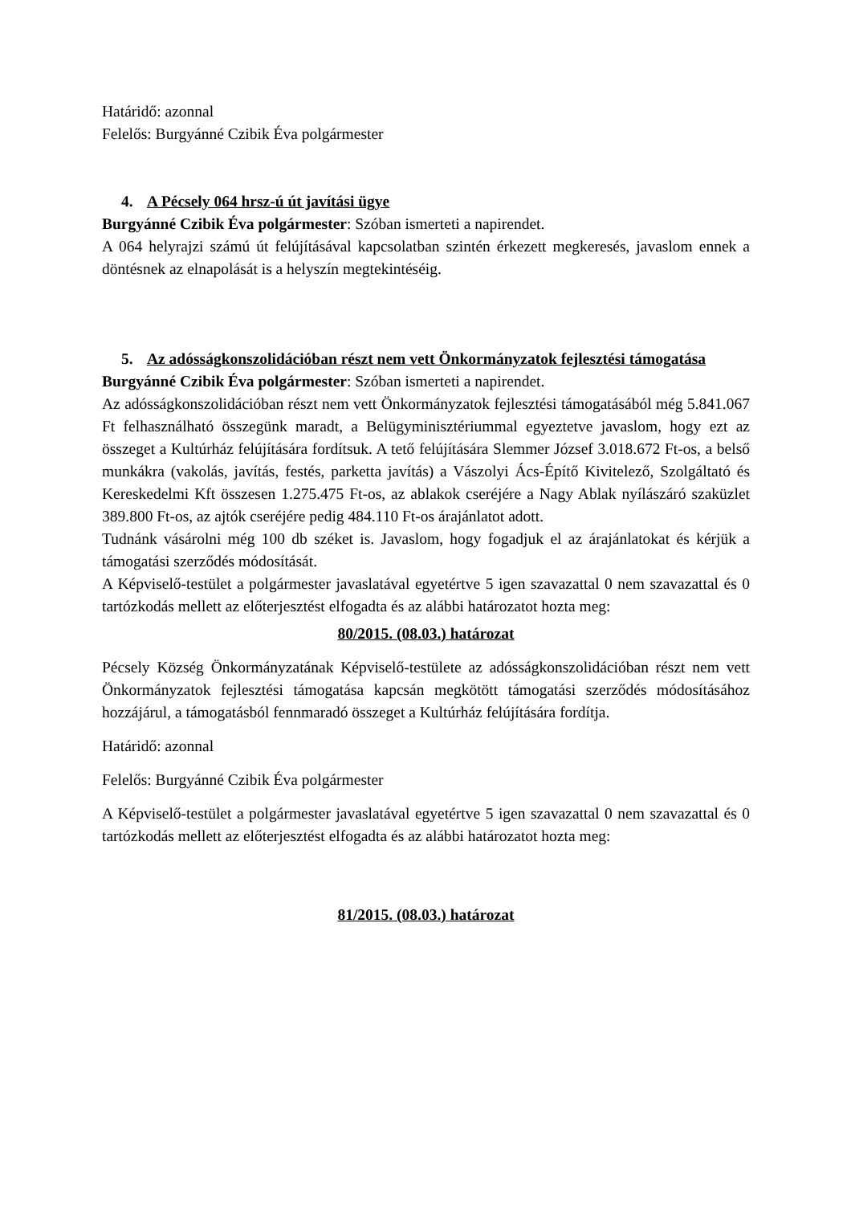Határidő: azonnal
Felelős: Burgyánné Czibik Éva polgármester
4. A Pécsely 064 hrsz-ú út javítási ügye
Burgyánné Czibik Éva polgármester: Szóban ismerteti a napirendet.
A 064 helyrajzi számú út felújításával kapcsolatban szintén érkezett megkeresés, javaslom ennek a döntésnek az elnapolását is a helyszín megtekintéséig.
5. Az adósságkonszolidációban részt nem vett Önkormányzatok fejlesztési támogatása
Burgyánné Czibik Éva polgármester: Szóban ismerteti a napirendet.
Az adósságkonszolidációban részt nem vett Önkormányzatok fejlesztési támogatásából még 5.841.067 Ft felhasználható összegünk maradt, a Belügyminisztériummal egyeztetve javaslom, hogy ezt az összeget a Kultúrház felújítására fordítsuk. A tető felújítására Slemmer József 3.018.672 Ft-os, a belső munkákra (vakolás, javítás, festés, parketta javítás) a Vászolyi Ács-Építő Kivitelező, Szolgáltató és Kereskedelmi Kft összesen 1.275.475 Ft-os, az ablakok cseréjére a Nagy Ablak nyílászáró szaküzlet 389.800 Ft-os, az ajtók cseréjére pedig 484.110 Ft-os árajánlatot adott.
Tudnánk vásárolni még 100 db széket is. Javaslom, hogy fogadjuk el az árajánlatokat és kérjük a támogatási szerződés módosítását.
A Képviselő-testület a polgármester javaslatával egyetértve 5 igen szavazattal 0 nem szavazattal és 0 tartózkodás mellett az előterjesztést elfogadta és az alábbi határozatot hozta meg:
80/2015. (08.03.) határozat
Pécsely Község Önkormányzatának Képviselő-testülete az adósságkonszolidációban részt nem vett Önkormányzatok fejlesztési támogatása kapcsán megkötött támogatási szerződés módosításához hozzájárul, a támogatásból fennmaradó összeget a Kultúrház felújítására fordítja.
Határidő: azonnal
Felelős: Burgyánné Czibik Éva polgármester
A Képviselő-testület a polgármester javaslatával egyetértve 5 igen szavazattal 0 nem szavazattal és 0 tartózkodás mellett az előterjesztést elfogadta és az alábbi határozatot hozta meg:
81/2015. (08.03.) határozat